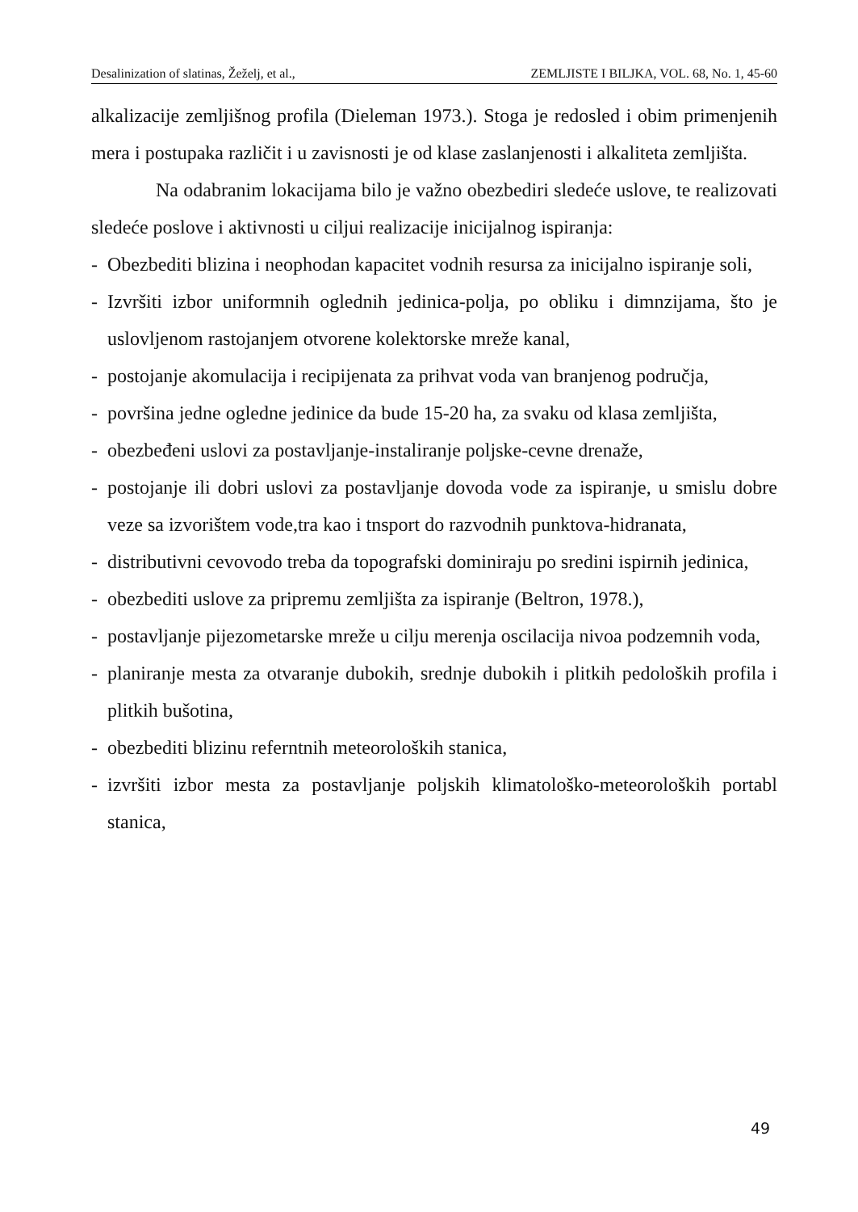Desalinization of slatinas, Žeželj, et al., ZEMLJISTE I BILJKA, VOL. 68, No. 1, 45-60
alkalizacije zemljišnog profila (Dieleman 1973.). Stoga je redosled i obim primenjenih mera i postupaka različit i u zavisnosti je od klase zaslanjenosti i alkaliteta zemljišta.
Na odabranim lokacijama bilo je važno obezbediri sledeće uslove, te realizovati sledeće poslove i aktivnosti u ciljui realizacije inicijalnog ispiranja:
- Obezbediti blizina i neophodan kapacitet vodnih resursa za inicijalno ispiranje soli,
- Izvršiti izbor uniformnih oglednih jedinica-polja, po obliku i dimnzijama, što je uslovljenom rastojanjem otvorene kolektorske mreže kanal,
- postojanje akomulacija i recipijenata za prihvat voda van branjenog područja,
- površina jedne ogledne jedinice da bude 15-20 ha, za svaku od klasa zemljišta,
- obezbeđeni uslovi za postavljanje-instaliranje poljske-cevne drenaže,
- postojanje ili dobri uslovi za postavljanje dovoda vode za ispiranje, u smislu dobre veze sa izvorištem vode,tra kao i tnsport do razvodnih punktova-hidranata,
- distributivni cevovodo treba da topografski dominiraju po sredini ispirnih jedinica,
- obezbediti uslove za pripremu zemljišta za ispiranje (Beltron, 1978.),
- postavljanje pijezometarske mreže u cilju merenja oscilacija nivoa podzemnih voda,
- planiranje mesta za otvaranje dubokih, srednje dubokih i plitkih pedoloških profila i plitkih bušotina,
- obezbediti blizinu referntnih meteoroloških stanica,
- izvršiti izbor mesta za postavljanje poljskih klimatološko-meteoroloških portabl stanica,
49